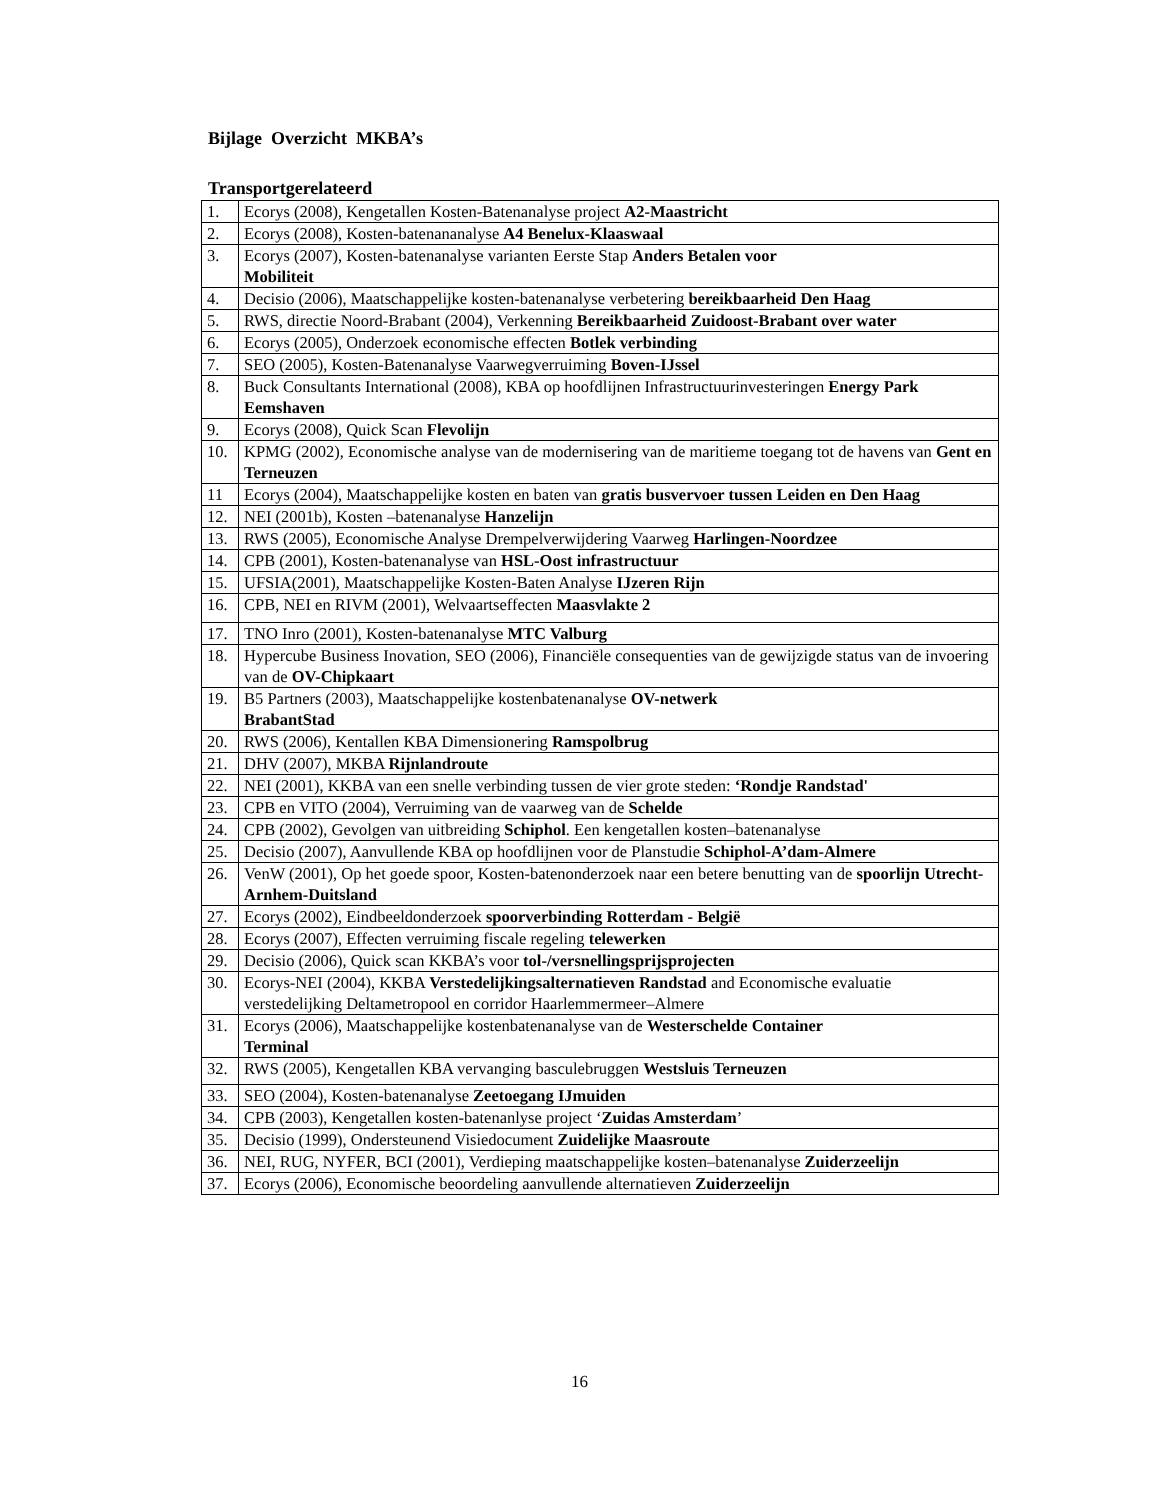Bijlage Overzicht MKBA’s
Transportgerelateerd
| 1. | Ecorys (2008), Kengetallen Kosten-Batenanalyse project A2-Maastricht |
| 2. | Ecorys (2008), Kosten-batenananalyse A4 Benelux-Klaaswaal |
| 3. | Ecorys (2007), Kosten-batenanalyse varianten Eerste Stap Anders Betalen voor Mobiliteit |
| 4. | Decisio (2006), Maatschappelijke kosten-batenanalyse verbetering bereikbaarheid Den Haag |
| 5. | RWS, directie Noord-Brabant (2004), Verkenning Bereikbaarheid Zuidoost-Brabant over water |
| 6. | Ecorys (2005), Onderzoek economische effecten Botlek verbinding |
| 7. | SEO (2005), Kosten-Batenanalyse Vaarwegverruiming Boven-IJssel |
| 8. | Buck Consultants International (2008), KBA op hoofdlijnen Infrastructuurinvesteringen Energy Park Eemshaven |
| 9. | Ecorys (2008), Quick Scan Flevolijn |
| 10. | KPMG (2002), Economische analyse van de modernisering van de maritieme toegang tot de havens van Gent en Terneuzen |
| 11 | Ecorys (2004), Maatschappelijke kosten en baten van gratis busvervoer tussen Leiden en Den Haag |
| 12. | NEI (2001b), Kosten –batenanalyse Hanzelijn |
| 13. | RWS (2005), Economische Analyse Drempelverwijdering Vaarweg Harlingen-Noordzee |
| 14. | CPB (2001), Kosten-batenanalyse van HSL-Oost infrastructuur |
| 15. | UFSIA(2001), Maatschappelijke Kosten-Baten Analyse IJzeren Rijn |
| 16. | CPB, NEI en RIVM (2001), Welvaartseffecten Maasvlakte 2 |
| 17. | TNO Inro (2001), Kosten-batenanalyse MTC Valburg |
| 18. | Hypercube Business Inovation, SEO (2006), Financiële consequenties van de gewijzigde status van de invoering van de OV-Chipkaart |
| 19. | B5 Partners (2003), Maatschappelijke kostenbatenanalyse OV-netwerk BrabantStad |
| 20. | RWS (2006), Kentallen KBA Dimensionering Ramspolbrug |
| 21. | DHV (2007), MKBA Rijnlandroute |
| 22. | NEI (2001), KKBA van een snelle verbinding tussen de vier grote steden: ‘Rondje Randstad' |
| 23. | CPB en VITO (2004), Verruiming van de vaarweg van de Schelde |
| 24. | CPB (2002), Gevolgen van uitbreiding Schiphol . Een kengetallen kosten–batenanalyse |
| 25. | Decisio (2007), Aanvullende KBA op hoofdlijnen voor de Planstudie Schiphol-A’dam-Almere |
| 26. | VenW (2001), Op het goede spoor, Kosten-batenonderzoek naar een betere benutting van de spoorlijn Utrecht-Arnhem-Duitsland |
| 27. | Ecorys (2002), Eindbeeldonderzoek spoorverbinding Rotterdam - België |
| 28. | Ecorys (2007), Effecten verruiming fiscale regeling telewerken |
| 29. | Decisio (2006), Quick scan KKBA’s voor tol-/versnellingsprijsprojecten |
| 30. | Ecorys-NEI (2004), KKBA Verstedelijkingsalternatieven Randstad and Economische evaluatie verstedelijking Deltametropool en corridor Haarlemmermeer–Almere |
| 31. | Ecorys (2006), Maatschappelijke kostenbatenanalyse van de Westerschelde Container Terminal |
| 32. | RWS (2005), Kengetallen KBA vervanging basculebruggen Westsluis Terneuzen |
| 33. | SEO (2004), Kosten-batenanalyse Zeetoegang IJmuiden |
| 34. | CPB (2003), Kengetallen kosten-batenanlyse project ‘ Zuidas Amsterdam ’ |
| 35. | Decisio (1999), Ondersteunend Visiedocument Zuidelijke Maasroute |
| 36. | NEI, RUG, NYFER, BCI (2001), Verdieping maatschappelijke kosten–batenanalyse Zuiderzeelijn |
| 37. | Ecorys (2006), Economische beoordeling aanvullende alternatieven Zuiderzeelijn |
16